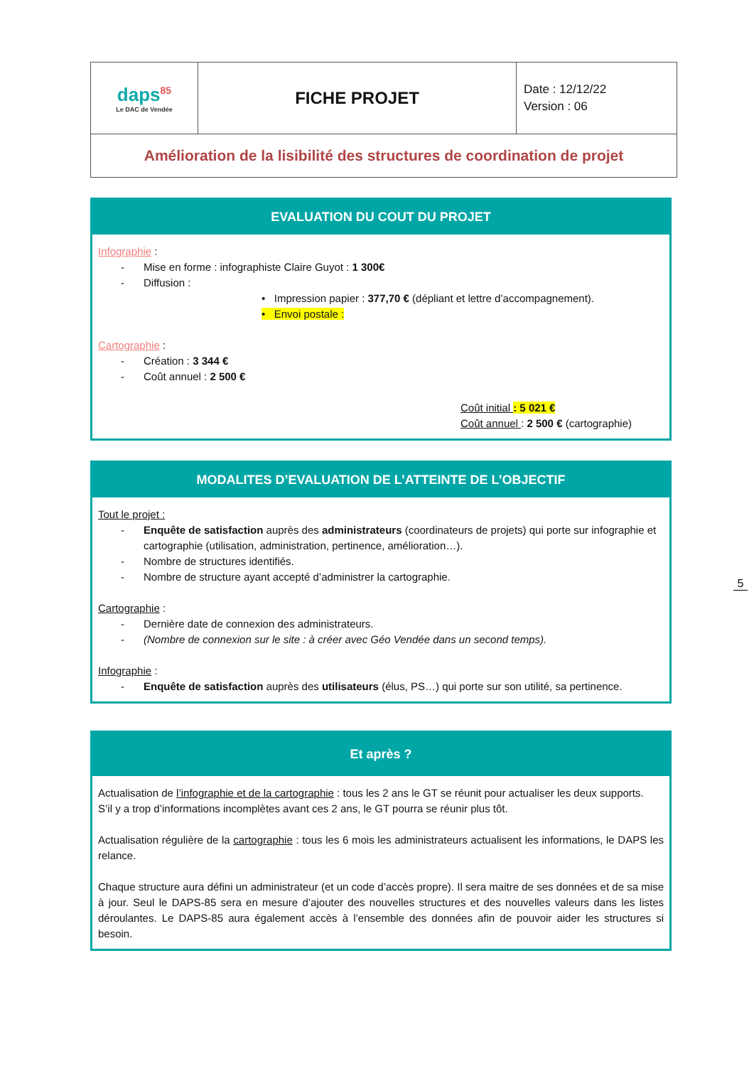| daps<sup>85</sup> Le DAC de Vendée | FICHE PROJET | Date : 12/12/22 Version : 06 |
| Amélioration de la lisibilité des structures de coordination de projet | | |
EVALUATION DU COUT DU PROJET
Infographie :
- Mise en forme : infographiste Claire Guyot : 1 300€
- Diffusion :
• Impression papier : 377,70 € (dépliant et lettre d’accompagnement).
• Envoi postale :
Cartographie :
- Création : 3 344 €
- Coût annuel : 2 500 €
Coût initial : 5 021 €
Coût annuel : 2 500 € (cartographie)
MODALITES D’EVALUATION DE L’ATTEINTE DE L’OBJECTIF
Tout le projet :
- Enquête de satisfaction auprès des administrateurs (coordinateurs de projets) qui porte sur infographie et cartographie (utilisation, administration, pertinence, amélioration…).
- Nombre de structures identifiés.
- Nombre de structure ayant accepté d’administrer la cartographie.
Cartographie :
- Dernière date de connexion des administrateurs.
- (Nombre de connexion sur le site : à créer avec Géo Vendée dans un second temps).
Infographie :
- Enquête de satisfaction auprès des utilisateurs (élus, PS…) qui porte sur son utilité, sa pertinence.
Et après ?
Actualisation de l’infographie et de la cartographie : tous les 2 ans le GT se réunit pour actualiser les deux supports.
S’il y a trop d’informations incomplètes avant ces 2 ans, le GT pourra se réunir plus tôt.
Actualisation régulière de la cartographie : tous les 6 mois les administrateurs actualisent les informations, le DAPS les relance.
Chaque structure aura défini un administrateur (et un code d’accès propre). Il sera maitre de ses données et de sa mise à jour. Seul le DAPS-85 sera en mesure d’ajouter des nouvelles structures et des nouvelles valeurs dans les listes déroulantes. Le DAPS-85 aura également accès à l’ensemble des données afin de pouvoir aider les structures si besoin.
5